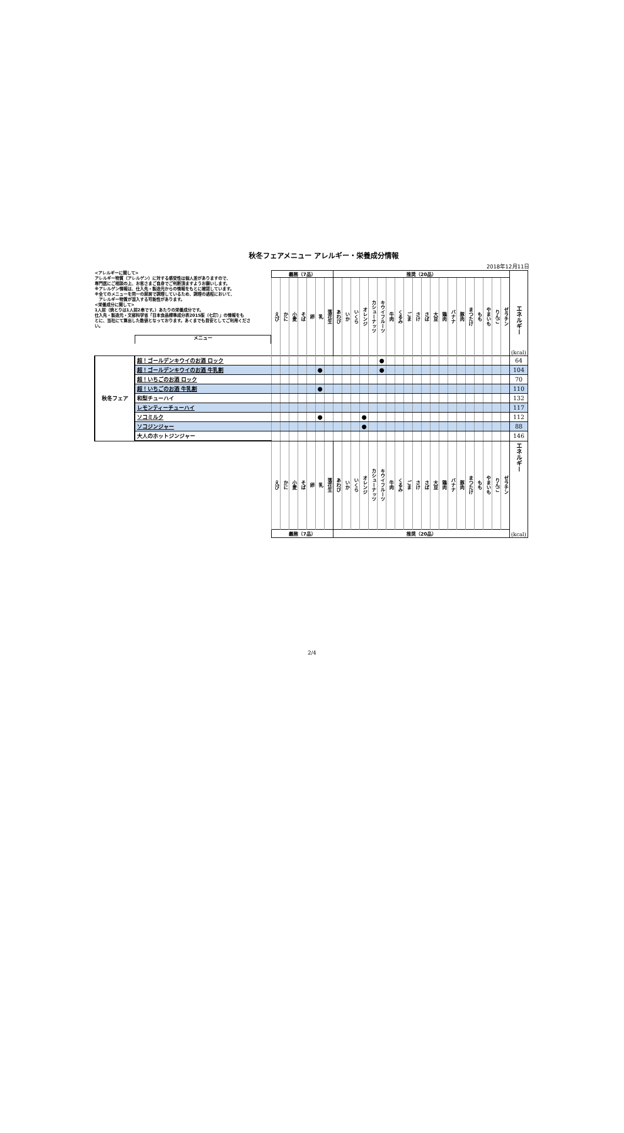秋冬フェアメニュー アレルギー・栄養成分情報
2018年12月11日
| <アレルギーに関して> アレルギー物質（アレルゲン）に対する感受性は個人差がありますので、 専門医にご相談の上、お客さまご自身でご判断頂ますようお願いします。 ※アレルゲン情報は、仕入先・製造元からの情報をもとに確認しています。 ※全てのメニューを同一の厨房で調理しているため、調理の過程において、 アレルギー物質が混入する可能性があります。 <栄養成分に関して> 1人前（焼とりは1人前2串です。）あたりの栄養成分です。 仕入先・製造元・文部科学省「日本食品標準成分表2015版（七訂）」の情報をも とに、当社にて算出した数値となっております。あくまでも目安としてご利用くださ い。 メニュー | | 義務（7品） | | | | | | | 推奨（20品） | | | | | | | | | | | | | | | | | | | | エネルギー (kcal) |
| | | えび | かに | 小麦 | そば | 卵 | 乳 | 落花生 | あわび | いか | いくら | オレンジ | カシューナッツ | キウイフルーツ | 牛肉 | くるみ | ごま | さけ | さば | 大豆 | 鶏肉 | バナナ | 豚肉 | まつたけ | もも | やまいも | りんご | ゼラチン | |
| 秋冬フェア | 超！ゴールデンキウイのお酒 ロック | | | | | | | | | | | | | ● | | | | | | | | | | | | | | | 64 |
| | 超！ゴールデンキウイのお酒 牛乳割 | | | | | | ● | | | | | | | ● | | | | | | | | | | | | | | | 104 |
| | 超！いちごのお酒 ロック | | | | | | | | | | | | | | | | | | | | | | | | | | | | 70 |
| | 超！いちごのお酒 牛乳割 | | | | | | ● | | | | | | | | | | | | | | | | | | | | | | 110 |
| | 和梨チューハイ | | | | | | | | | | | | | | | | | | | | | | | | | | | | 132 |
| | レモンティーチューハイ | | | | | | | | | | | | | | | | | | | | | | | | | | | | 117 |
| | ソコミルク | | | | | | ● | | | | | ● | | | | | | | | | | | | | | | | | 112 |
| | ソコジンジャー | | | | | | | | | | | ● | | | | | | | | | | | | | | | | | 88 |
| | 大人のホットジンジャー | | | | | | | | | | | | | | | | | | | | | | | | | | | | 146 |
| | | えび | かに | 小麦 | そば | 卵 | 乳 | 落花生 | あわび | いか | いくら | オレンジ | カシューナッツ | キウイフルーツ | 牛肉 | くるみ | ごま | さけ | さば | 大豆 | 鶏肉 | バナナ | 豚肉 | まつたけ | もも | やまいも | りんご | ゼラチン | エネルギー (kcal) |
| | | 義務（7品） | | | | | | | 推奨（20品） | | | | | | | | | | | | | | | | | | | | |
2/4